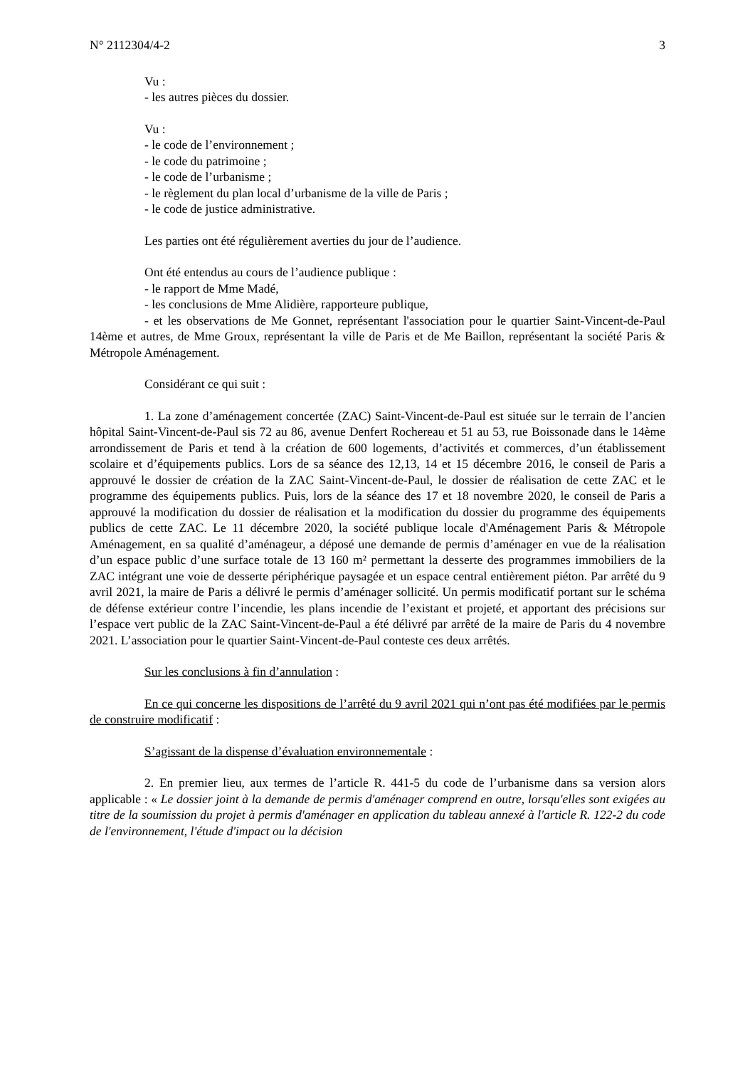N° 2112304/4-2 3
Vu :
- les autres pièces du dossier.
Vu :
- le code de l’environnement ;
- le code du patrimoine ;
- le code de l’urbanisme ;
- le règlement du plan local d’urbanisme de la ville de Paris ;
- le code de justice administrative.
Les parties ont été régulièrement averties du jour de l’audience.
Ont été entendus au cours de l’audience publique :
- le rapport de Mme Madé,
- les conclusions de Mme Alidière, rapporteure publique,
- et les observations de Me Gonnet, représentant l'association pour le quartier Saint-Vincent-de-Paul 14ème et autres, de Mme Groux, représentant la ville de Paris et de Me Baillon, représentant la société Paris & Métropole Aménagement.
Considérant ce qui suit :
1. La zone d’aménagement concertée (ZAC) Saint-Vincent-de-Paul est située sur le terrain de l’ancien hôpital Saint-Vincent-de-Paul sis 72 au 86, avenue Denfert Rochereau et 51 au 53, rue Boissonade dans le 14ème arrondissement de Paris et tend à la création de 600 logements, d’activités et commerces, d’un établissement scolaire et d’équipements publics. Lors de sa séance des 12,13, 14 et 15 décembre 2016, le conseil de Paris a approuvé le dossier de création de la ZAC Saint-Vincent-de-Paul, le dossier de réalisation de cette ZAC et le programme des équipements publics. Puis, lors de la séance des 17 et 18 novembre 2020, le conseil de Paris a approuvé la modification du dossier de réalisation et la modification du dossier du programme des équipements publics de cette ZAC. Le 11 décembre 2020, la société publique locale d'Aménagement Paris & Métropole Aménagement, en sa qualité d’aménageur, a déposé une demande de permis d’aménager en vue de la réalisation d’un espace public d’une surface totale de 13 160 m² permettant la desserte des programmes immobiliers de la ZAC intégrant une voie de desserte périphérique paysagée et un espace central entièrement piéton. Par arrêté du 9 avril 2021, la maire de Paris a délivré le permis d’aménager sollicité. Un permis modificatif portant sur le schéma de défense extérieur contre l’incendie, les plans incendie de l’existant et projeté, et apportant des précisions sur l’espace vert public de la ZAC Saint-Vincent-de-Paul a été délivré par arrêté de la maire de Paris du 4 novembre 2021. L’association pour le quartier Saint-Vincent-de-Paul conteste ces deux arrêtés.
Sur les conclusions à fin d’annulation :
En ce qui concerne les dispositions de l’arrêté du 9 avril 2021 qui n’ont pas été modifiées par le permis de construire modificatif :
S’agissant de la dispense d’évaluation environnementale :
2. En premier lieu, aux termes de l’article R. 441-5 du code de l’urbanisme dans sa version alors applicable : « Le dossier joint à la demande de permis d'aménager comprend en outre, lorsqu'elles sont exigées au titre de la soumission du projet à permis d'aménager en application du tableau annexé à l'article R. 122-2 du code de l'environnement, l'étude d'impact ou la décision